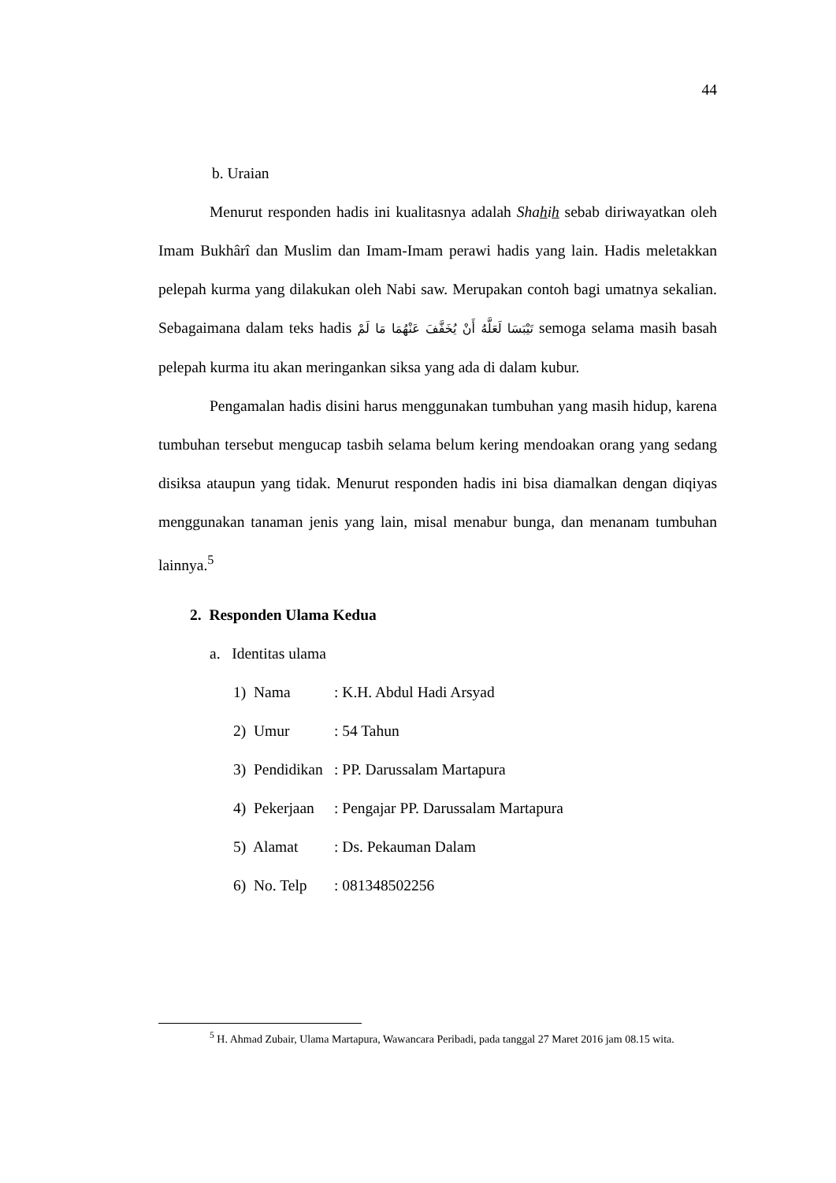44
b. Uraian
Menurut responden hadis ini kualitasnya adalah Shahih sebab diriwayatkan oleh Imam Bukhârî dan Muslim dan Imam-Imam perawi hadis yang lain. Hadis meletakkan pelepah kurma yang dilakukan oleh Nabi saw. Merupakan contoh bagi umatnya sekalian. Sebagaimana dalam teks hadis لَعَلَّهُ أَنْ يُخَفَّفَ عَنْهُمَا مَا لَمْ تَيْبَسَا semoga selama masih basah pelepah kurma itu akan meringankan siksa yang ada di dalam kubur.
Pengamalan hadis disini harus menggunakan tumbuhan yang masih hidup, karena tumbuhan tersebut mengucap tasbih selama belum kering mendoakan orang yang sedang disiksa ataupun yang tidak. Menurut responden hadis ini bisa diamalkan dengan diqiyas menggunakan tanaman jenis yang lain, misal menabur bunga, dan menanam tumbuhan lainnya.<sup>5</sup>
2. Responden Ulama Kedua
a. Identitas ulama
1) Nama: K.H. Abdul Hadi Arsyad
2) Umur: 54 Tahun
3) Pendidikan: PP. Darussalam Martapura
4) Pekerjaan: Pengajar PP. Darussalam Martapura
5) Alamat: Ds. Pekauman Dalam
6) No. Telp: 081348502256
<sup>5</sup> H. Ahmad Zubair, Ulama Martapura, Wawancara Peribadi, pada tanggal 27 Maret 2016 jam 08.15 wita.